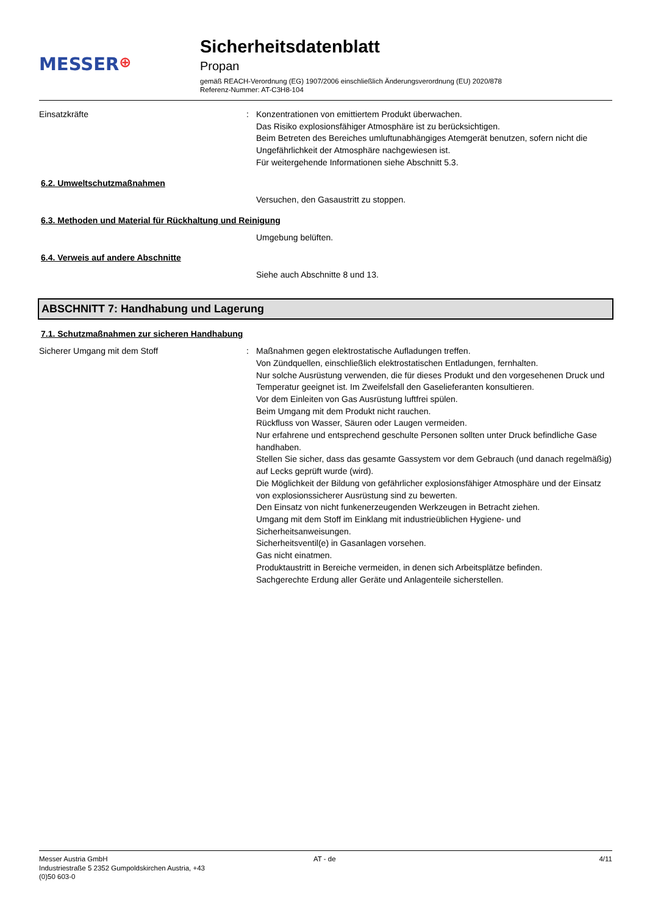MESSER⊕
Sicherheitsdatenblatt
Propan
gemäß REACH-Verordnung (EG) 1907/2006 einschließlich Änderungsverordnung (EU) 2020/878
Referenz-Nummer: AT-C3H8-104
Einsatzkräfte : Konzentrationen von emittiertem Produkt überwachen.
Das Risiko explosionsfähiger Atmosphäre ist zu berücksichtigen.
Beim Betreten des Bereiches umluftunabhängiges Atemgerät benutzen, sofern nicht die Ungefährlichkeit der Atmosphäre nachgewiesen ist.
Für weitergehende Informationen siehe Abschnitt 5.3.
6.2. Umweltschutzmaßnahmen
Versuchen, den Gasaustritt zu stoppen.
6.3. Methoden und Material für Rückhaltung und Reinigung
Umgebung belüften.
6.4. Verweis auf andere Abschnitte
Siehe auch Abschnitte 8 und 13.
ABSCHNITT 7: Handhabung und Lagerung
7.1. Schutzmaßnahmen zur sicheren Handhabung
Sicherer Umgang mit dem Stoff : Maßnahmen gegen elektrostatische Aufladungen treffen.
Von Zündquellen, einschließlich elektrostatischen Entladungen, fernhalten.
Nur solche Ausrüstung verwenden, die für dieses Produkt und den vorgesehenen Druck und Temperatur geeignet ist. Im Zweifelsfall den Gaselieferanten konsultieren.
Vor dem Einleiten von Gas Ausrüstung luftfrei spülen.
Beim Umgang mit dem Produkt nicht rauchen.
Rückfluss von Wasser, Säuren oder Laugen vermeiden.
Nur erfahrene und entsprechend geschulte Personen sollten unter Druck befindliche Gase handhaben.
Stellen Sie sicher, dass das gesamte Gassystem vor dem Gebrauch (und danach regelmäßig) auf Lecks geprüft wurde (wird).
Die Möglichkeit der Bildung von gefährlicher explosionsfähiger Atmosphäre und der Einsatz von explosionssicherer Ausrüstung sind zu bewerten.
Den Einsatz von nicht funkenerzeugenden Werkzeugen in Betracht ziehen.
Umgang mit dem Stoff im Einklang mit industrieüblichen Hygiene- und Sicherheitsanweisungen.
Sicherheitsventil(e) in Gasanlagen vorsehen.
Gas nicht einatmen.
Produktaustritt in Bereiche vermeiden, in denen sich Arbeitsplätze befinden.
Sachgerechte Erdung aller Geräte und Anlagenteile sicherstellen.
Messer Austria GmbH
Industriestraße 5 2352 Gumpoldskirchen Austria, +43
(0)50 603-0
AT - de 4/11